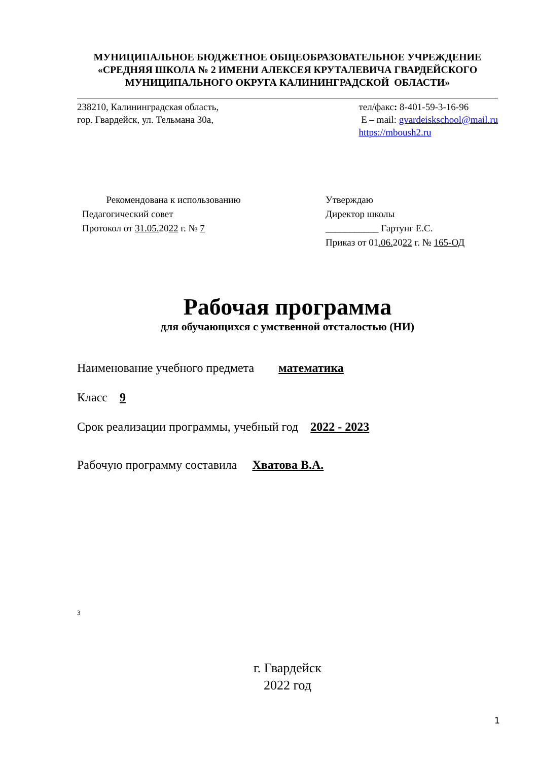МУНИЦИПАЛЬНОЕ БЮДЖЕТНОЕ ОБЩЕОБРАЗОВАТЕЛЬНОЕ УЧРЕЖДЕНИЕ
«СРЕДНЯЯ ШКОЛА № 2 ИМЕНИ АЛЕКСЕЯ КРУТАЛЕВИЧА ГВАРДЕЙСКОГО
МУНИЦИПАЛЬНОГО ОКРУГА КАЛИНИНГРАДСКОЙ ОБЛАСТИ»
238210, Калининградская область,
гор. Гвардейск, ул. Тельмана 30а,
тел/факс: 8-401-59-3-16-96
E – mail: gvardeiskschool@mail.ru
https://mboush2.ru
Рекомендована к использованию
Педагогический совет
Протокол от 31.05. 2022 г. № 7
Утверждаю
Директор школы
___________ Гартунг Е.С.
Приказ от 01.06. 2022 г. № 165-ОД
Рабочая программа
для обучающихся с умственной отсталостью (НИ)
Наименование учебного предмета математика
Класс 9
Срок реализации программы, учебный год 2022 - 2023
Рабочую программу составила Хватова В.А.
3
г. Гвардейск
2022 год
1